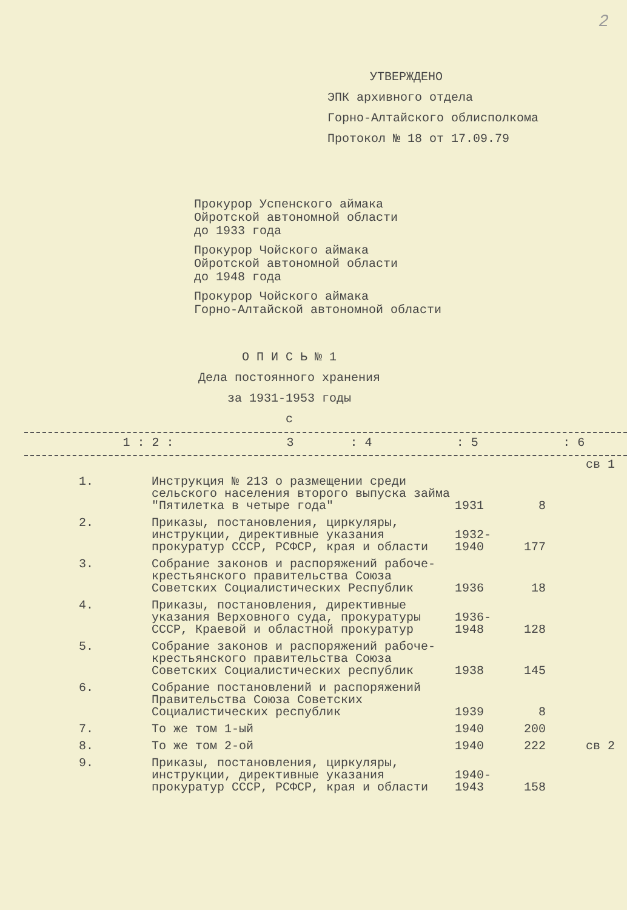2
УТВЕРЖДЕНО
ЭПК архивного отдела
Горно-Алтайского облисполкома
Протокол № 18 от 17.09.79
Прокурор Успенского аймака
Ойротской автономной области
до 1933 года
Прокурор Чойского аймака
Ойротской автономной области
до 1948 года
Прокурор Чойского аймака
Горно-Алтайской автономной области
О П И С Ь № 1
Дела постоянного хранения
за 1931-1953 годы
с
| 1 : 2 : | 3 | : 4 | : 5 | : 6 |
| | | | | св 1 |
| 1. | Инструкция № 213 о размещении среди сельского населения второго выпуска займа "Пятилетка в четыре года" | 1931 | 8 | |
| 2. | Приказы, постановления, циркуляры, инструкции, директивные указания прокуратур СССР, РСФСР, края и области | 1932- 1940 | 177 | |
| 3. | Собрание законов и распоряжений рабоче-крестьянского правительства Союза Советских Социалистических Республик | 1936 | 18 | |
| 4. | Приказы, постановления, директивные указания Верховного суда, прокуратуры СССР, Краевой и областной прокуратур | 1936- 1948 | 128 | |
| 5. | Собрание законов и распоряжений рабоче-крестьянского правительства Союза Советских Социалистических республик | 1938 | 145 | |
| 6. | Собрание постановлений и распоряжений Правительства Союза Советских Социалистических республик | 1939 | 8 | |
| 7. | То же том 1-ый | 1940 | 200 | |
| 8. | То же том 2-ой | 1940 | 222 | св 2 |
| 9. | Приказы, постановления, циркуляры, инструкции, директивные указания прокуратур СССР, РСФСР, края и области | 1940- 1943 | 158 | |